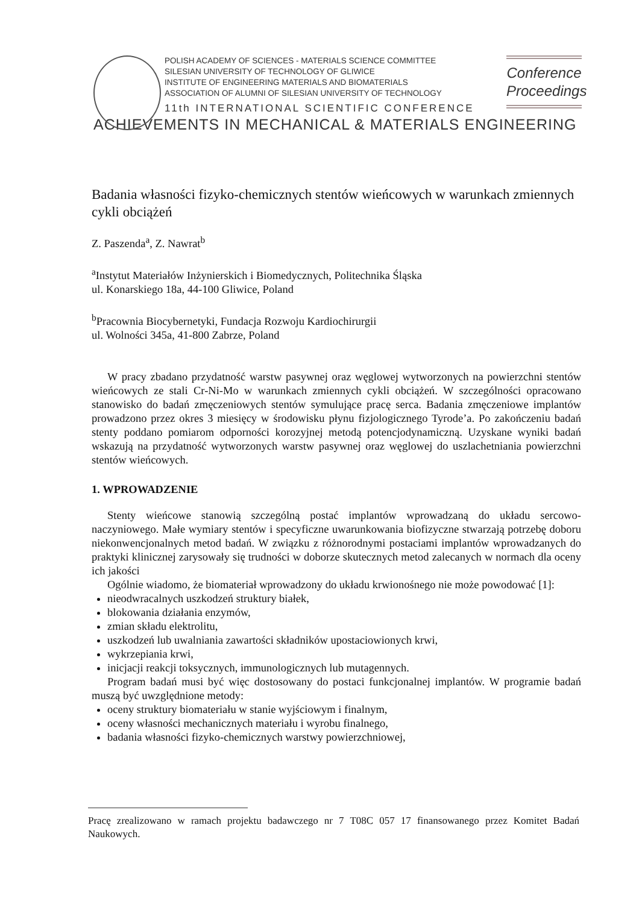POLISH ACADEMY OF SCIENCES - MATERIALS SCIENCE COMMITTEE
SILESIAN UNIVERSITY OF TECHNOLOGY OF GLIWICE
INSTITUTE OF ENGINEERING MATERIALS AND BIOMATERIALS
ASSOCIATION OF ALUMNI OF SILESIAN UNIVERSITY OF TECHNOLOGY
Conference
Proceedings
11th INTERNATIONAL SCIENTIFIC CONFERENCE
ACHIEVEMENTS IN MECHANICAL & MATERIALS ENGINEERING
Badania własności fizyko-chemicznych stentów wieńcowych w warunkach zmiennych cykli obciążeń
Z. Paszenda<sup>a</sup>, Z. Nawrat<sup>b</sup>
<sup>a</sup> Instytut Materiałów Inżynierskich i Biomedycznych, Politechnika Śląska
ul. Konarskiego 18a, 44-100 Gliwice, Poland
<sup>b</sup> Pracownia Biocybernetyki, Fundacja Rozwoju Kardiochirurgii
ul. Wolności 345a, 41-800 Zabrze, Poland
W pracy zbadano przydatność warstw pasywnej oraz węglowej wytworzonych na powierzchni stentów wieńcowych ze stali Cr-Ni-Mo w warunkach zmiennych cykli obciążeń. W szczególności opracowano stanowisko do badań zmęczeniowych stentów symulujące pracę serca. Badania zmęczeniowe implantów prowadzono przez okres 3 miesięcy w środowisku płynu fizjologicznego Tyrode’a. Po zakończeniu badań stenty poddano pomiarom odporności korozyjnej metodą potencjodynamiczną. Uzyskane wyniki badań wskazują na przydatność wytworzonych warstw pasywnej oraz węglowej do uszlachetniania powierzchni stentów wieńcowych.
1. WPROWADZENIE
Stenty wieńcowe stanowią szczególną postać implantów wprowadzaną do układu sercowo-naczyniowego. Małe wymiary stentów i specyficzne uwarunkowania biofizyczne stwarzają potrzebę doboru niekonwencjonalnych metod badań. W związku z różnorodnymi postaciami implantów wprowadzanych do praktyki klinicznej zarysowały się trudności w doborze skutecznych metod zalecanych w normach dla oceny ich jakości
Ogólnie wiadomo, że biomateriał wprowadzony do układu krwionośnego nie może powodować [1]:
nieodwracalnych uszkodzeń struktury białek,
blokowania działania enzymów,
zmian składu elektrolitu,
uszkodzeń lub uwalniania zawartości składników upostaciowionych krwi,
wykrzepiania krwi,
inicjacji reakcji toksycznych, immunologicznych lub mutagennych.
Program badań musi być więc dostosowany do postaci funkcjonalnej implantów. W programie badań muszą być uwzględnione metody:
oceny struktury biomateriału w stanie wyjściowym i finalnym,
oceny własności mechanicznych materiału i wyrobu finalnego,
badania własności fizyko-chemicznych warstwy powierzchniowej,
Pracę zrealizowano w ramach projektu badawczego nr 7 T08C 057 17 finansowanego przez Komitet Badań Naukowych.